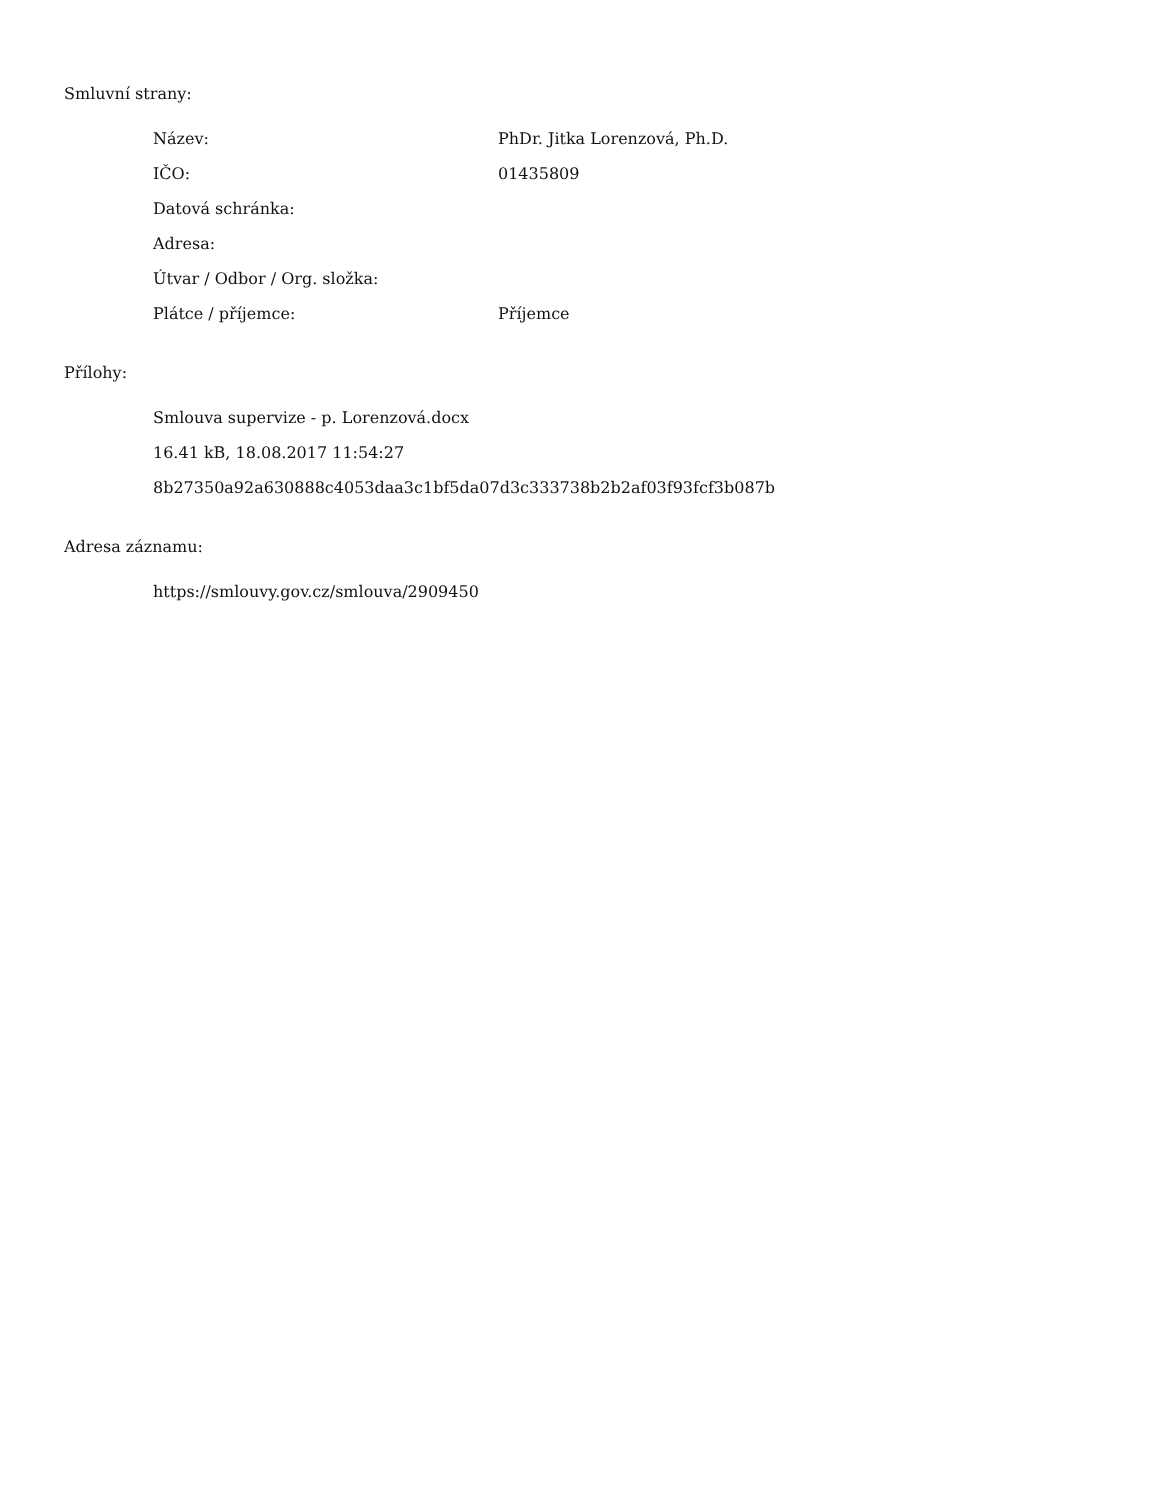Smluvní strany:
| Název: | PhDr. Jitka Lorenzová, Ph.D. |
| IČO: | 01435809 |
| Datová schránka: | |
| Adresa: | |
| Útvar / Odbor / Org. složka: | |
| Plátce / příjemce: | Příjemce |
Přílohy:
Smlouva supervize - p. Lorenzová.docx
16.41 kB, 18.08.2017 11:54:27
8b27350a92a630888c4053daa3c1bf5da07d3c333738b2b2af03f93fcf3b087b
Adresa záznamu:
https://smlouvy.gov.cz/smlouva/2909450